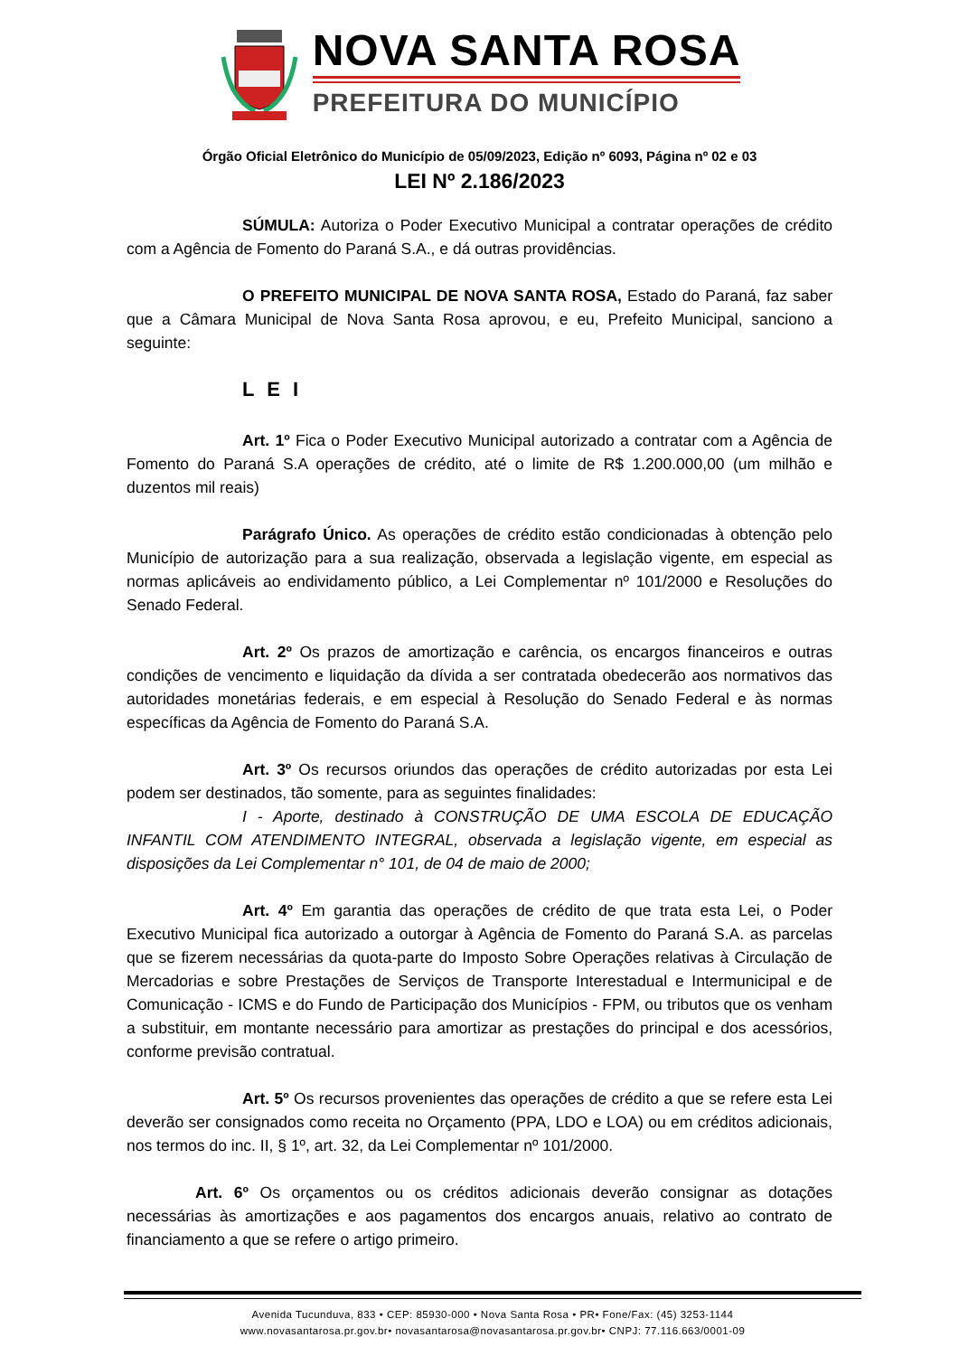NOVA SANTA ROSA
PREFEITURA DO MUNICÍPIO
Órgão Oficial Eletrônico do Município de 05/09/2023, Edição nº 6093, Página nº 02 e 03
LEI Nº 2.186/2023
SÚMULA: Autoriza o Poder Executivo Municipal a contratar operações de crédito com a Agência de Fomento do Paraná S.A., e dá outras providências.
O PREFEITO MUNICIPAL DE NOVA SANTA ROSA, Estado do Paraná, faz saber que a Câmara Municipal de Nova Santa Rosa aprovou, e eu, Prefeito Municipal, sanciono a seguinte:
L E I
Art. 1º Fica o Poder Executivo Municipal autorizado a contratar com a Agência de Fomento do Paraná S.A operações de crédito, até o limite de R$ 1.200.000,00 (um milhão e duzentos mil reais)
Parágrafo Único. As operações de crédito estão condicionadas à obtenção pelo Município de autorização para a sua realização, observada a legislação vigente, em especial as normas aplicáveis ao endividamento público, a Lei Complementar nº 101/2000 e Resoluções do Senado Federal.
Art. 2º Os prazos de amortização e carência, os encargos financeiros e outras condições de vencimento e liquidação da dívida a ser contratada obedecerão aos normativos das autoridades monetárias federais, e em especial à Resolução do Senado Federal e às normas específicas da Agência de Fomento do Paraná S.A.
Art. 3º Os recursos oriundos das operações de crédito autorizadas por esta Lei podem ser destinados, tão somente, para as seguintes finalidades:
I - Aporte, destinado à CONSTRUÇÃO DE UMA ESCOLA DE EDUCAÇÃO INFANTIL COM ATENDIMENTO INTEGRAL, observada a legislação vigente, em especial as disposições da Lei Complementar n° 101, de 04 de maio de 2000;
Art. 4º Em garantia das operações de crédito de que trata esta Lei, o Poder Executivo Municipal fica autorizado a outorgar à Agência de Fomento do Paraná S.A. as parcelas que se fizerem necessárias da quota-parte do Imposto Sobre Operações relativas à Circulação de Mercadorias e sobre Prestações de Serviços de Transporte Interestadual e Intermunicipal e de Comunicação - ICMS e do Fundo de Participação dos Municípios - FPM, ou tributos que os venham a substituir, em montante necessário para amortizar as prestações do principal e dos acessórios, conforme previsão contratual.
Art. 5º Os recursos provenientes das operações de crédito a que se refere esta Lei deverão ser consignados como receita no Orçamento (PPA, LDO e LOA) ou em créditos adicionais, nos termos do inc. II, § 1º, art. 32, da Lei Complementar nº 101/2000.
Art. 6º Os orçamentos ou os créditos adicionais deverão consignar as dotações necessárias às amortizações e aos pagamentos dos encargos anuais, relativo ao contrato de financiamento a que se refere o artigo primeiro.
Avenida Tucunduva, 833 • CEP: 85930-000 • Nova Santa Rosa • PR• Fone/Fax: (45) 3253-1144
www.novasantarosa.pr.gov.br• novasantarosa@novasantarosa.pr.gov.br• CNPJ: 77.116.663/0001-09